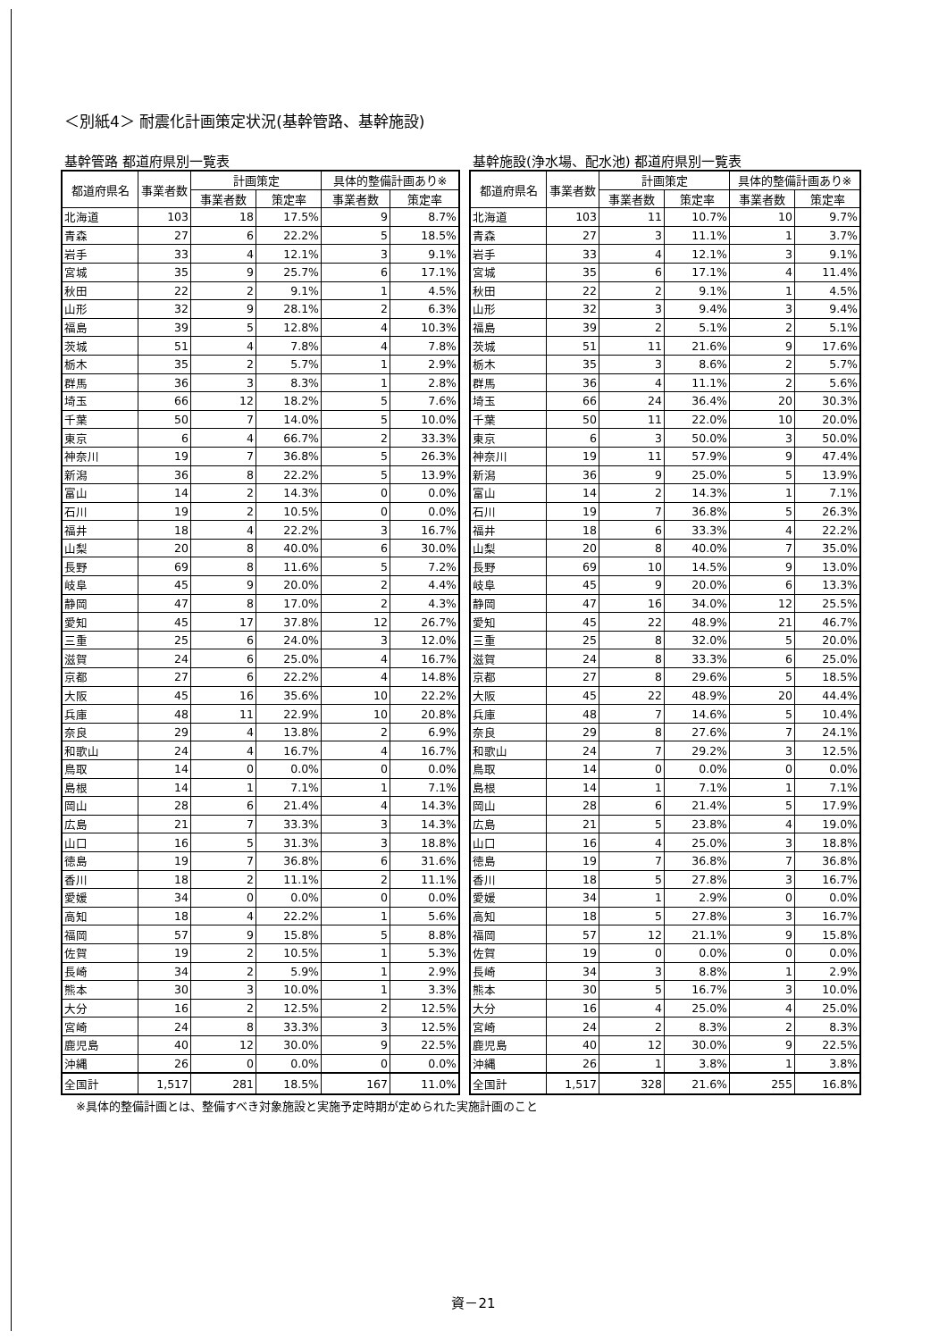＜別紙4＞ 耐震化計画策定状況(基幹管路、基幹施設)
基幹管路 都道府県別一覧表
| 都道府県名 | 事業者数 | 計画策定 | | 具体的整備計画あり※ | |
| --- | --- | --- | --- | --- | --- |
| | | 事業者数 | 策定率 | 事業者数 | 策定率 |
| 北海道 | 103 | 18 | 17.5% | 9 | 8.7% |
| 青森 | 27 | 6 | 22.2% | 5 | 18.5% |
| 岩手 | 33 | 4 | 12.1% | 3 | 9.1% |
| 宮城 | 35 | 9 | 25.7% | 6 | 17.1% |
| 秋田 | 22 | 2 | 9.1% | 1 | 4.5% |
| 山形 | 32 | 9 | 28.1% | 2 | 6.3% |
| 福島 | 39 | 5 | 12.8% | 4 | 10.3% |
| 茨城 | 51 | 4 | 7.8% | 4 | 7.8% |
| 栃木 | 35 | 2 | 5.7% | 1 | 2.9% |
| 群馬 | 36 | 3 | 8.3% | 1 | 2.8% |
| 埼玉 | 66 | 12 | 18.2% | 5 | 7.6% |
| 千葉 | 50 | 7 | 14.0% | 5 | 10.0% |
| 東京 | 6 | 4 | 66.7% | 2 | 33.3% |
| 神奈川 | 19 | 7 | 36.8% | 5 | 26.3% |
| 新潟 | 36 | 8 | 22.2% | 5 | 13.9% |
| 富山 | 14 | 2 | 14.3% | 0 | 0.0% |
| 石川 | 19 | 2 | 10.5% | 0 | 0.0% |
| 福井 | 18 | 4 | 22.2% | 3 | 16.7% |
| 山梨 | 20 | 8 | 40.0% | 6 | 30.0% |
| 長野 | 69 | 8 | 11.6% | 5 | 7.2% |
| 岐阜 | 45 | 9 | 20.0% | 2 | 4.4% |
| 静岡 | 47 | 8 | 17.0% | 2 | 4.3% |
| 愛知 | 45 | 17 | 37.8% | 12 | 26.7% |
| 三重 | 25 | 6 | 24.0% | 3 | 12.0% |
| 滋賀 | 24 | 6 | 25.0% | 4 | 16.7% |
| 京都 | 27 | 6 | 22.2% | 4 | 14.8% |
| 大阪 | 45 | 16 | 35.6% | 10 | 22.2% |
| 兵庫 | 48 | 11 | 22.9% | 10 | 20.8% |
| 奈良 | 29 | 4 | 13.8% | 2 | 6.9% |
| 和歌山 | 24 | 4 | 16.7% | 4 | 16.7% |
| 鳥取 | 14 | 0 | 0.0% | 0 | 0.0% |
| 島根 | 14 | 1 | 7.1% | 1 | 7.1% |
| 岡山 | 28 | 6 | 21.4% | 4 | 14.3% |
| 広島 | 21 | 7 | 33.3% | 3 | 14.3% |
| 山口 | 16 | 5 | 31.3% | 3 | 18.8% |
| 徳島 | 19 | 7 | 36.8% | 6 | 31.6% |
| 香川 | 18 | 2 | 11.1% | 2 | 11.1% |
| 愛媛 | 34 | 0 | 0.0% | 0 | 0.0% |
| 高知 | 18 | 4 | 22.2% | 1 | 5.6% |
| 福岡 | 57 | 9 | 15.8% | 5 | 8.8% |
| 佐賀 | 19 | 2 | 10.5% | 1 | 5.3% |
| 長崎 | 34 | 2 | 5.9% | 1 | 2.9% |
| 熊本 | 30 | 3 | 10.0% | 1 | 3.3% |
| 大分 | 16 | 2 | 12.5% | 2 | 12.5% |
| 宮崎 | 24 | 8 | 33.3% | 3 | 12.5% |
| 鹿児島 | 40 | 12 | 30.0% | 9 | 22.5% |
| 沖縄 | 26 | 0 | 0.0% | 0 | 0.0% |
| 全国計 | 1,517 | 281 | 18.5% | 167 | 11.0% |
基幹施設(浄水場、配水池) 都道府県別一覧表
| 都道府県名 | 事業者数 | 計画策定 | | 具体的整備計画あり※ | |
| --- | --- | --- | --- | --- | --- |
| | | 事業者数 | 策定率 | 事業者数 | 策定率 |
| 北海道 | 103 | 11 | 10.7% | 10 | 9.7% |
| 青森 | 27 | 3 | 11.1% | 1 | 3.7% |
| 岩手 | 33 | 4 | 12.1% | 3 | 9.1% |
| 宮城 | 35 | 6 | 17.1% | 4 | 11.4% |
| 秋田 | 22 | 2 | 9.1% | 1 | 4.5% |
| 山形 | 32 | 3 | 9.4% | 3 | 9.4% |
| 福島 | 39 | 2 | 5.1% | 2 | 5.1% |
| 茨城 | 51 | 11 | 21.6% | 9 | 17.6% |
| 栃木 | 35 | 3 | 8.6% | 2 | 5.7% |
| 群馬 | 36 | 4 | 11.1% | 2 | 5.6% |
| 埼玉 | 66 | 24 | 36.4% | 20 | 30.3% |
| 千葉 | 50 | 11 | 22.0% | 10 | 20.0% |
| 東京 | 6 | 3 | 50.0% | 3 | 50.0% |
| 神奈川 | 19 | 11 | 57.9% | 9 | 47.4% |
| 新潟 | 36 | 9 | 25.0% | 5 | 13.9% |
| 富山 | 14 | 2 | 14.3% | 1 | 7.1% |
| 石川 | 19 | 7 | 36.8% | 5 | 26.3% |
| 福井 | 18 | 6 | 33.3% | 4 | 22.2% |
| 山梨 | 20 | 8 | 40.0% | 7 | 35.0% |
| 長野 | 69 | 10 | 14.5% | 9 | 13.0% |
| 岐阜 | 45 | 9 | 20.0% | 6 | 13.3% |
| 静岡 | 47 | 16 | 34.0% | 12 | 25.5% |
| 愛知 | 45 | 22 | 48.9% | 21 | 46.7% |
| 三重 | 25 | 8 | 32.0% | 5 | 20.0% |
| 滋賀 | 24 | 8 | 33.3% | 6 | 25.0% |
| 京都 | 27 | 8 | 29.6% | 5 | 18.5% |
| 大阪 | 45 | 22 | 48.9% | 20 | 44.4% |
| 兵庫 | 48 | 7 | 14.6% | 5 | 10.4% |
| 奈良 | 29 | 8 | 27.6% | 7 | 24.1% |
| 和歌山 | 24 | 7 | 29.2% | 3 | 12.5% |
| 鳥取 | 14 | 0 | 0.0% | 0 | 0.0% |
| 島根 | 14 | 1 | 7.1% | 1 | 7.1% |
| 岡山 | 28 | 6 | 21.4% | 5 | 17.9% |
| 広島 | 21 | 5 | 23.8% | 4 | 19.0% |
| 山口 | 16 | 4 | 25.0% | 3 | 18.8% |
| 徳島 | 19 | 7 | 36.8% | 7 | 36.8% |
| 香川 | 18 | 5 | 27.8% | 3 | 16.7% |
| 愛媛 | 34 | 1 | 2.9% | 0 | 0.0% |
| 高知 | 18 | 5 | 27.8% | 3 | 16.7% |
| 福岡 | 57 | 12 | 21.1% | 9 | 15.8% |
| 佐賀 | 19 | 0 | 0.0% | 0 | 0.0% |
| 長崎 | 34 | 3 | 8.8% | 1 | 2.9% |
| 熊本 | 30 | 5 | 16.7% | 3 | 10.0% |
| 大分 | 16 | 4 | 25.0% | 4 | 25.0% |
| 宮崎 | 24 | 2 | 8.3% | 2 | 8.3% |
| 鹿児島 | 40 | 12 | 30.0% | 9 | 22.5% |
| 沖縄 | 26 | 1 | 3.8% | 1 | 3.8% |
| 全国計 | 1,517 | 328 | 21.6% | 255 | 16.8% |
※具体的整備計画とは、整備すべき対象施設と実施予定時期が定められた実施計画のこと
資－21